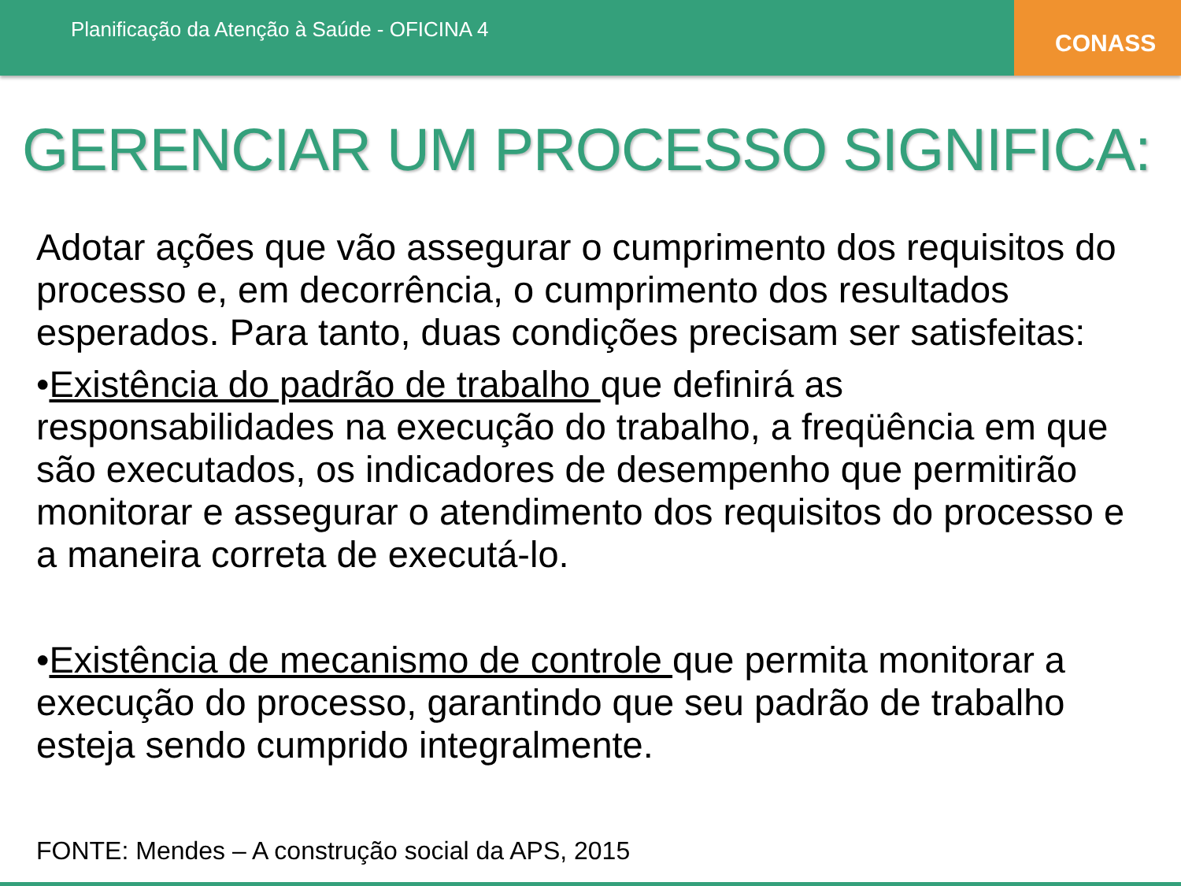Planificação da Atenção à Saúde - OFICINA 4
CONASS
GERENCIAR UM PROCESSO SIGNIFICA:
Adotar ações que vão assegurar o cumprimento dos requisitos do processo e, em decorrência, o cumprimento dos resultados esperados. Para tanto, duas condições precisam ser satisfeitas:
•Existência do padrão de trabalho que definirá as responsabilidades na execução do trabalho, a freqüência em que são executados, os indicadores de desempenho que permitirão monitorar e assegurar o atendimento dos requisitos do processo e a maneira correta de executá-lo.
•Existência de mecanismo de controle que permita monitorar a execução do processo, garantindo que seu padrão de trabalho esteja sendo cumprido integralmente.
FONTE: Mendes – A construção social da APS, 2015